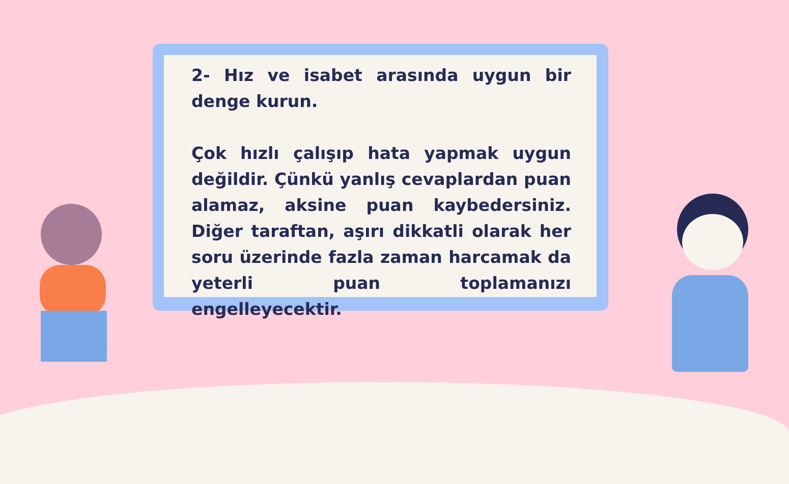2- Hız ve isabet arasında uygun bir denge kurun.
Çok hızlı çalışıp hata yapmak uygun değildir. Çünkü yanlış cevaplardan puan alamaz, aksine puan kaybedersiniz. Diğer taraftan, aşırı dikkatli olarak her soru üzerinde fazla zaman harcamak da yeterli puan toplamanızı engelleyecektir.